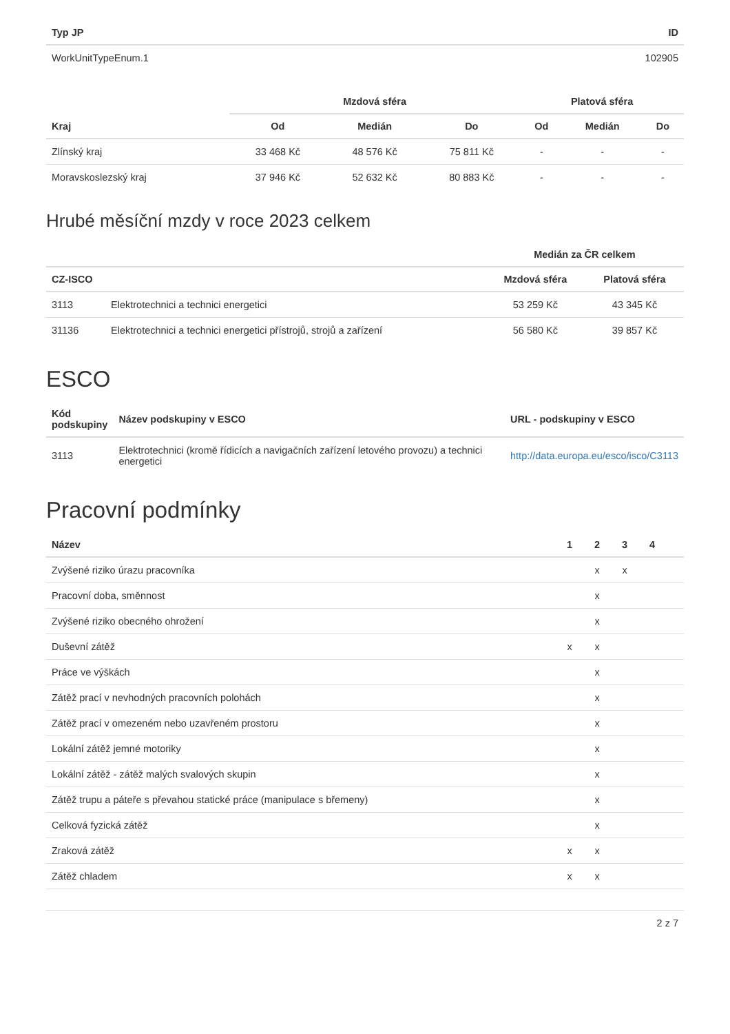| Typ JP | ID |
| --- | --- |
| WorkUnitTypeEnum.1 | 102905 |
| | Mzdová sféra | | | Platová sféra | | |
| --- | --- | --- | --- | --- | --- | --- |
| Kraj | Od | Medián | Do | Od | Medián | Do |
| Zlínský kraj | 33 468 Kč | 48 576 Kč | 75 811 Kč | - | - | - |
| Moravskoslezský kraj | 37 946 Kč | 52 632 Kč | 80 883 Kč | - | - | - |
Hrubé měsíční mzdy v roce 2023 celkem
| | | Medián za ČR celkem | |
| --- | --- | --- | --- |
| CZ-ISCO | | Mzdová sféra | Platová sféra |
| 3113 | Elektrotechnici a technici energetici | 53 259 Kč | 43 345 Kč |
| 31136 | Elektrotechnici a technici energetici přístrojů, strojů a zařízení | 56 580 Kč | 39 857 Kč |
ESCO
| Kód podskupiny | Název podskupiny v ESCO | URL - podskupiny v ESCO |
| --- | --- | --- |
| 3113 | Elektrotechnici (kromě řídicích a navigačních zařízení letového provozu) a technici energetici | http://data.europa.eu/esco/isco/C3113 |
Pracovní podmínky
| Název | 1 | 2 | 3 | 4 | |
| --- | --- | --- | --- | --- | --- |
| Zvýšené riziko úrazu pracovníka | | x | x | | |
| Pracovní doba, směnnost | | x | | | |
| Zvýšené riziko obecného ohrožení | | x | | | |
| Duševní zátěž | x | x | | | |
| Práce ve výškách | | x | | | |
| Zátěž prací v nevhodných pracovních polohách | | x | | | |
| Zátěž prací v omezeném nebo uzavřeném prostoru | | x | | | |
| Lokální zátěž jemné motoriky | | x | | | |
| Lokální zátěž - zátěž malých svalových skupin | | x | | | |
| Zátěž trupu a páteře s převahou statické práce (manipulace s břemeny) | | x | | | |
| Celková fyzická zátěž | | x | | | |
| Zraková zátěž | x | x | | | |
| Zátěž chladem | x | x | | | |
2 z 7